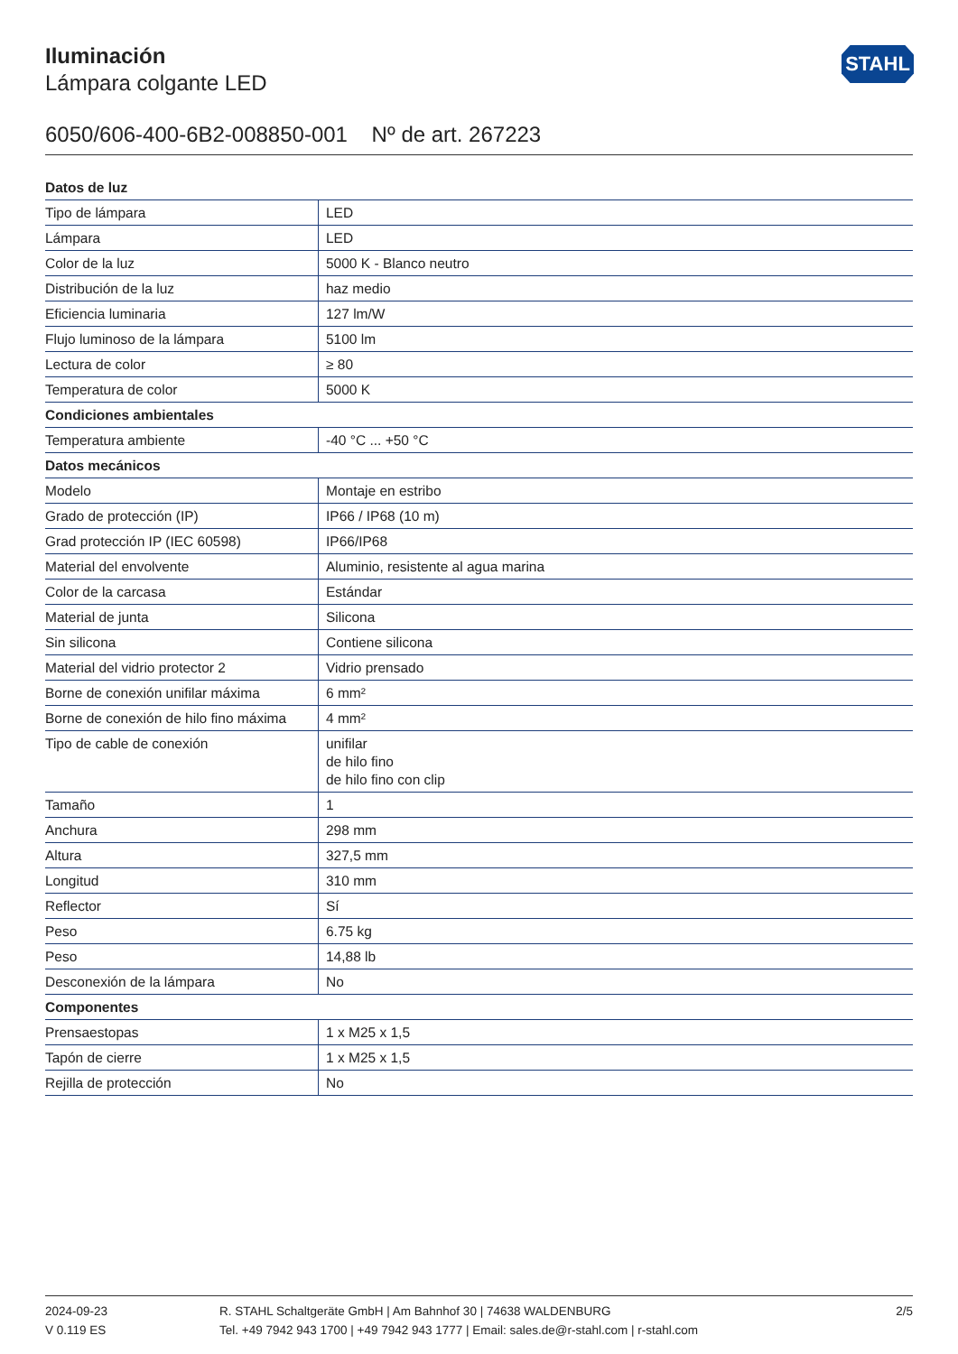Iluminación
Lámpara colgante LED
STAHL
6050/606-400-6B2-008850-001 Nº de art. 267223
| Datos de luz | |
| --- | --- |
| Tipo de lámpara | LED |
| Lámpara | LED |
| Color de la luz | 5000 K - Blanco neutro |
| Distribución de la luz | haz medio |
| Eficiencia luminaria | 127 lm/W |
| Flujo luminoso de la lámpara | 5100 lm |
| Lectura de color | ≥ 80 |
| Temperatura de color | 5000 K |
| Condiciones ambientales | |
| Temperatura ambiente | -40 °C ... +50 °C |
| Datos mecánicos | |
| Modelo | Montaje en estribo |
| Grado de protección (IP) | IP66 / IP68 (10 m) |
| Grad protección IP (IEC 60598) | IP66/IP68 |
| Material del envolvente | Aluminio, resistente al agua marina |
| Color de la carcasa | Estándar |
| Material de junta | Silicona |
| Sin silicona | Contiene silicona |
| Material del vidrio protector 2 | Vidrio prensado |
| Borne de conexión unifilar máxima | 6 mm² |
| Borne de conexión de hilo fino máxima | 4 mm² |
| Tipo de cable de conexión | unifilar de hilo fino de hilo fino con clip |
| Tamaño | 1 |
| Anchura | 298 mm |
| Altura | 327,5 mm |
| Longitud | 310 mm |
| Reflector | Sí |
| Peso | 6.75 kg |
| Peso | 14,88 lb |
| Desconexión de la lámpara | No |
| Componentes | |
| Prensaestopas | 1 x M25 x 1,5 |
| Tapón de cierre | 1 x M25 x 1,5 |
| Rejilla de protección | No |
2024-09-23
V 0.119 ES
R. STAHL Schaltgeräte GmbH | Am Bahnhof 30 | 74638 WALDENBURG
Tel. +49 7942 943 1700 | +49 7942 943 1777 | Email: sales.de@r-stahl.com | r-stahl.com
2/5